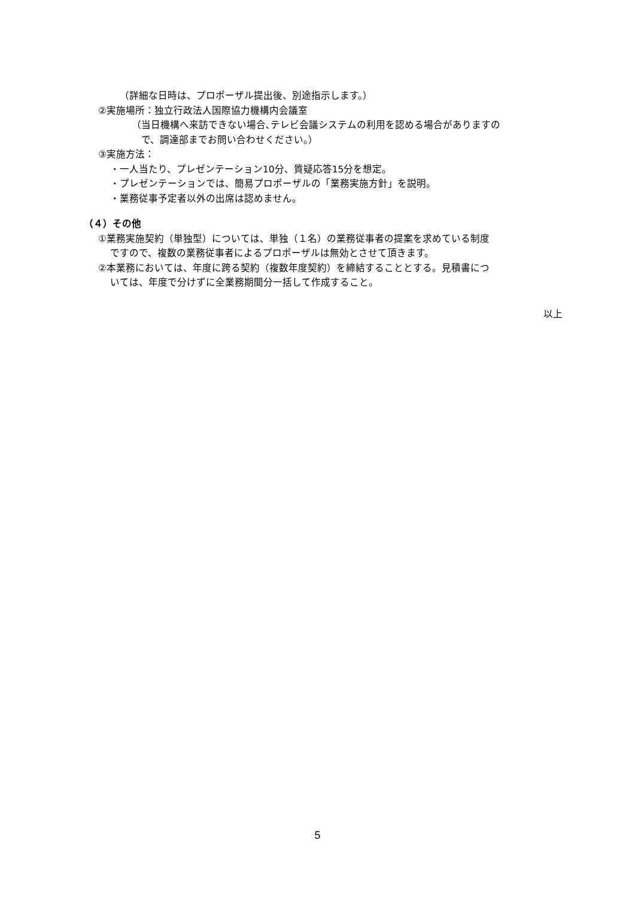（詳細な日時は、プロポーザル提出後、別途指示します。）
②実施場所：独立行政法人国際協力機構内会議室
（当日機構へ来訪できない場合､テレビ会議システムの利用を認める場合がありますの
で、調達部までお問い合わせください。）
③実施方法：
・一人当たり、プレゼンテーション10分、質疑応答15分を想定。
・プレゼンテーションでは、簡易プロポーザルの「業務実施方針」を説明。
・業務従事予定者以外の出席は認めません。
（４）その他
①業務実施契約（単独型）については、単独（１名）の業務従事者の提案を求めている制度
ですので、複数の業務従事者によるプロポーザルは無効とさせて頂きます。
②本業務においては、年度に跨る契約（複数年度契約）を締結することとする。見積書につ
いては、年度で分けずに全業務期間分一括して作成すること。
以上
5